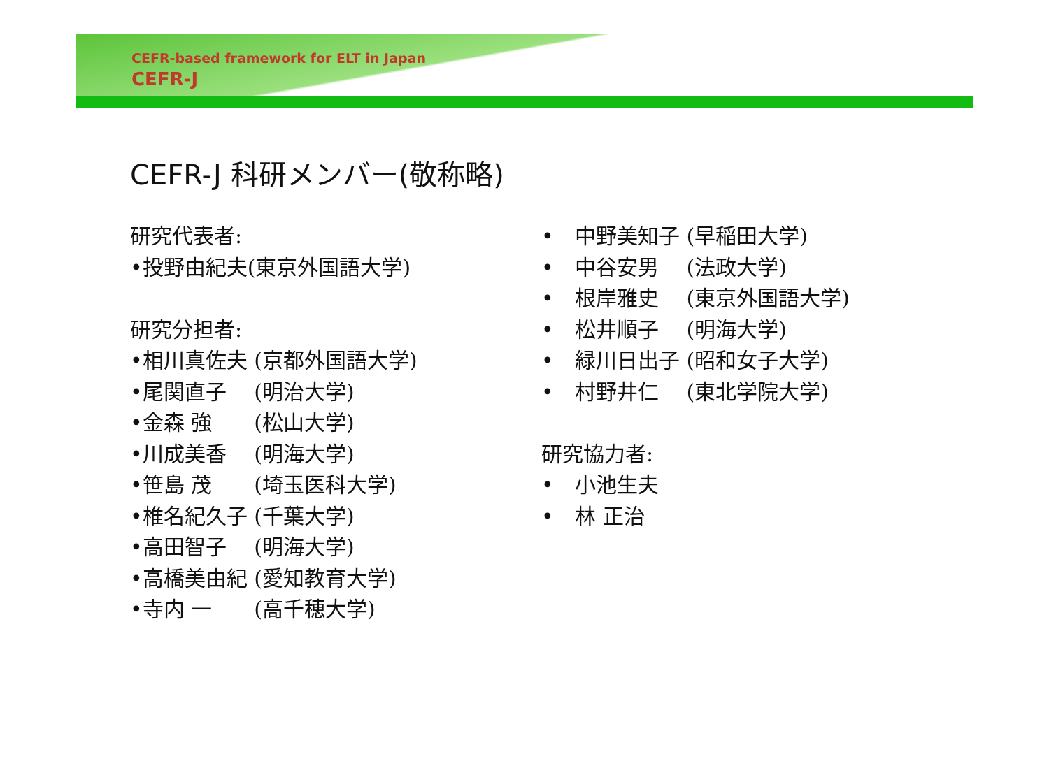CEFR-based framework for ELT in Japan
CEFR-J
CEFR-J 科研メンバー(敬称略)
研究代表者:
•投野由紀夫(東京外国語大学)
研究分担者:
•相川真佐夫 (京都外国語大学)
•尾関直子　 (明治大学)
•金森 強　　(松山大学)
•川成美香　 (明海大学)
•笹島 茂　　(埼玉医科大学)
•椎名紀久子 (千葉大学)
•高田智子　 (明海大学)
•高橋美由紀 (愛知教育大学)
•寺内 一　　(高千穂大学)
• 中野美知子 (早稲田大学)
• 中谷安男　 (法政大学)
• 根岸雅史　 (東京外国語大学)
• 松井順子　 (明海大学)
• 緑川日出子 (昭和女子大学)
• 村野井仁　 (東北学院大学)
研究協力者:
• 小池生夫
• 林 正治